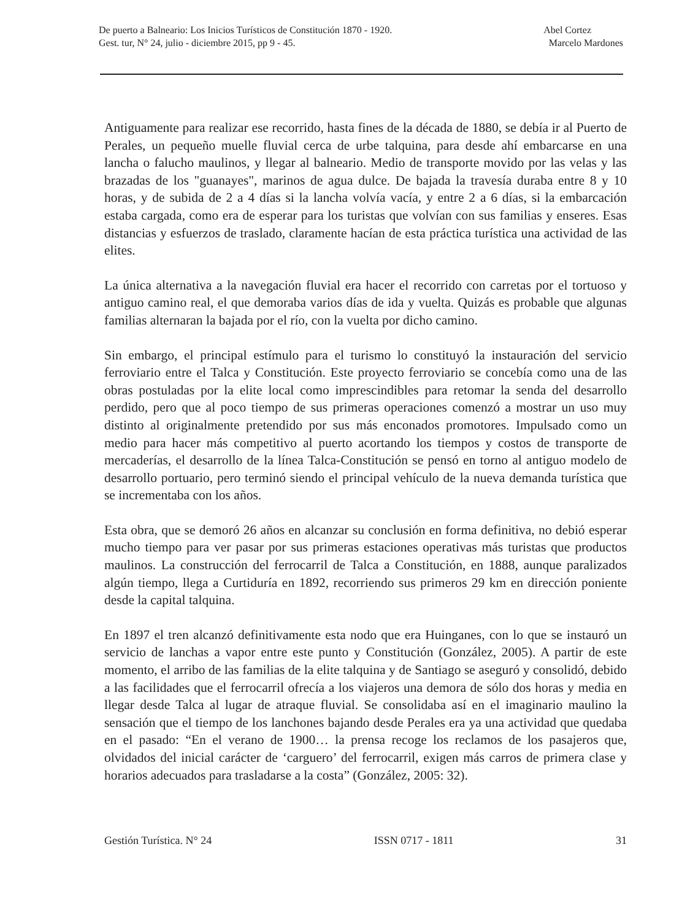De puerto a Balneario: Los Inicios Turísticos de Constitución 1870 - 1920. Abel Cortez
Gest. tur, N° 24, julio - diciembre 2015, pp 9 - 45. Marcelo Mardones
Antiguamente para realizar ese recorrido, hasta fines de la década de 1880, se debía ir al Puerto de Perales, un pequeño muelle fluvial cerca de urbe talquina, para desde ahí embarcarse en una lancha o falucho maulinos, y llegar al balneario. Medio de transporte movido por las velas y las brazadas de los "guanayes", marinos de agua dulce. De bajada la travesía duraba entre 8 y 10 horas, y de subida de 2 a 4 días si la lancha volvía vacía, y entre 2 a 6 días, si la embarcación estaba cargada, como era de esperar para los turistas que volvían con sus familias y enseres. Esas distancias y esfuerzos de traslado, claramente hacían de esta práctica turística una actividad de las elites.
La única alternativa a la navegación fluvial era hacer el recorrido con carretas por el tortuoso y antiguo camino real, el que demoraba varios días de ida y vuelta. Quizás es probable que algunas familias alternaran la bajada por el río, con la vuelta por dicho camino.
Sin embargo, el principal estímulo para el turismo lo constituyó la instauración del servicio ferroviario entre el Talca y Constitución. Este proyecto ferroviario se concebía como una de las obras postuladas por la elite local como imprescindibles para retomar la senda del desarrollo perdido, pero que al poco tiempo de sus primeras operaciones comenzó a mostrar un uso muy distinto al originalmente pretendido por sus más enconados promotores. Impulsado como un medio para hacer más competitivo al puerto acortando los tiempos y costos de transporte de mercaderías, el desarrollo de la línea Talca-Constitución se pensó en torno al antiguo modelo de desarrollo portuario, pero terminó siendo el principal vehículo de la nueva demanda turística que se incrementaba con los años.
Esta obra, que se demoró 26 años en alcanzar su conclusión en forma definitiva, no debió esperar mucho tiempo para ver pasar por sus primeras estaciones operativas más turistas que productos maulinos. La construcción del ferrocarril de Talca a Constitución, en 1888, aunque paralizados algún tiempo, llega a Curtiduría en 1892, recorriendo sus primeros 29 km en dirección poniente desde la capital talquina.
En 1897 el tren alcanzó definitivamente esta nodo que era Huinganes, con lo que se instauró un servicio de lanchas a vapor entre este punto y Constitución (González, 2005). A partir de este momento, el arribo de las familias de la elite talquina y de Santiago se aseguró y consolidó, debido a las facilidades que el ferrocarril ofrecía a los viajeros una demora de sólo dos horas y media en llegar desde Talca al lugar de atraque fluvial. Se consolidaba así en el imaginario maulino la sensación que el tiempo de los lanchones bajando desde Perales era ya una actividad que quedaba en el pasado: “En el verano de 1900… la prensa recoge los reclamos de los pasajeros que, olvidados del inicial carácter de ‘carguero’ del ferrocarril, exigen más carros de primera clase y horarios adecuados para trasladarse a la costa” (González, 2005: 32).
Gestión Turística. N° 24 ISSN 0717 - 1811 31